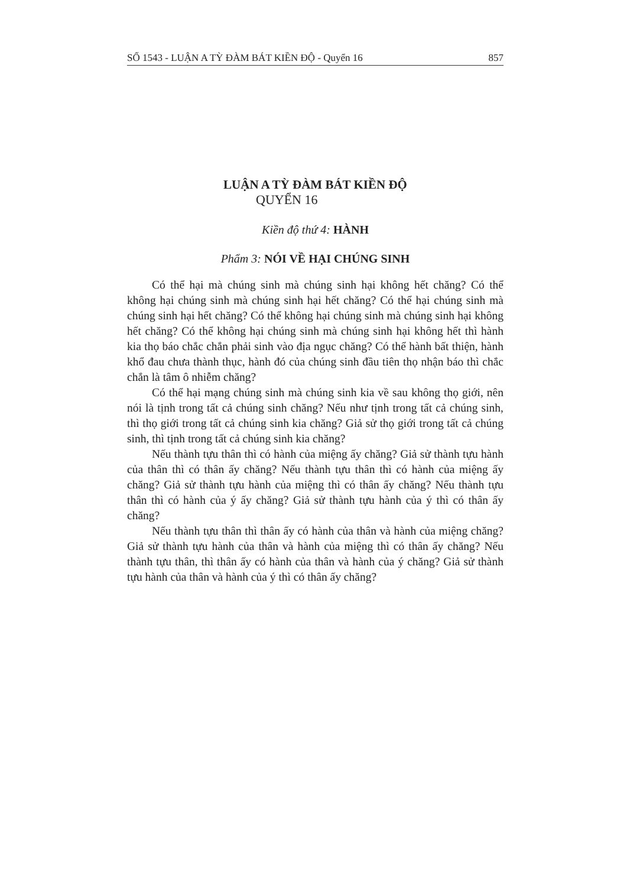SỐ 1543 - LUẬN A TỲ ĐÀM BÁT KIỀN ĐỘ - Quyển 16 857
LUẬN A TỲ ĐÀM BÁT KIỀN ĐỘ
QUYỂN 16
Kiền độ thứ 4: HÀNH
Phẩm 3: NÓI VỀ HẠI CHÚNG SINH
Có thể hại mà chúng sinh mà chúng sinh hại không hết chăng? Có thể không hại chúng sinh mà chúng sinh hại hết chăng? Có thể hại chúng sinh mà chúng sinh hại hết chăng? Có thể không hại chúng sinh mà chúng sinh hại không hết chăng? Có thể không hại chúng sinh mà chúng sinh hại không hết thì hành kia thọ báo chắc chắn phải sinh vào địa ngục chăng? Có thể hành bất thiện, hành khổ đau chưa thành thục, hành đó của chúng sinh đầu tiên thọ nhận báo thì chắc chắn là tâm ô nhiễm chăng?
Có thể hại mạng chúng sinh mà chúng sinh kia về sau không thọ giới, nên nói là tịnh trong tất cả chúng sinh chăng? Nếu như tịnh trong tất cả chúng sinh, thì thọ giới trong tất cả chúng sinh kia chăng? Giả sử thọ giới trong tất cả chúng sinh, thì tịnh trong tất cả chúng sinh kia chăng?
Nếu thành tựu thân thì có hành của miệng ấy chăng? Giả sử thành tựu hành của thân thì có thân ấy chăng? Nếu thành tựu thân thì có hành của miệng ấy chăng? Giả sử thành tựu hành của miệng thì có thân ấy chăng? Nếu thành tựu thân thì có hành của ý ấy chăng? Giả sử thành tựu hành của ý thì có thân ấy chăng?
Nếu thành tựu thân thì thân ấy có hành của thân và hành của miệng chăng? Giả sử thành tựu hành của thân và hành của miệng thì có thân ấy chăng? Nếu thành tựu thân, thì thân ấy có hành của thân và hành của ý chăng? Giả sử thành tựu hành của thân và hành của ý thì có thân ấy chăng?